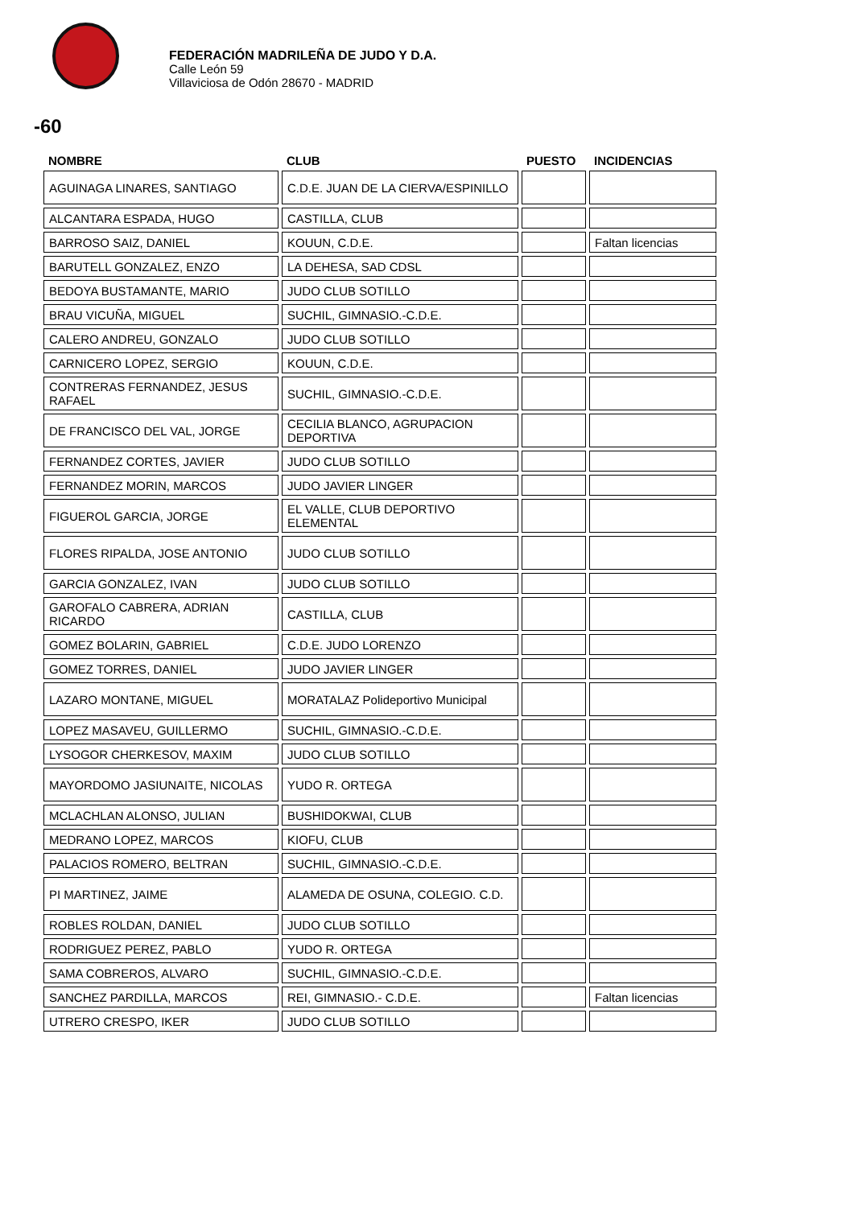FEDERACIÓN MADRILEÑA DE JUDO Y D.A.
Calle León 59
Villaviciosa de Odón 28670 - MADRID
-60
| NOMBRE | CLUB | PUESTO | INCIDENCIAS |
| --- | --- | --- | --- |
| AGUINAGA LINARES, SANTIAGO | C.D.E. JUAN DE LA CIERVA/ESPINILLO | | |
| ALCANTARA ESPADA, HUGO | CASTILLA, CLUB | | |
| BARROSO SAIZ, DANIEL | KOUUN, C.D.E. | | Faltan licencias |
| BARUTELL GONZALEZ, ENZO | LA DEHESA, SAD CDSL | | |
| BEDOYA BUSTAMANTE, MARIO | JUDO CLUB SOTILLO | | |
| BRAU VICUÑA, MIGUEL | SUCHIL, GIMNASIO.-C.D.E. | | |
| CALERO ANDREU, GONZALO | JUDO CLUB SOTILLO | | |
| CARNICERO LOPEZ, SERGIO | KOUUN, C.D.E. | | |
| CONTRERAS FERNANDEZ, JESUS RAFAEL | SUCHIL, GIMNASIO.-C.D.E. | | |
| DE FRANCISCO DEL VAL, JORGE | CECILIA BLANCO, AGRUPACION DEPORTIVA | | |
| FERNANDEZ CORTES, JAVIER | JUDO CLUB SOTILLO | | |
| FERNANDEZ MORIN, MARCOS | JUDO JAVIER LINGER | | |
| FIGUEROL GARCIA, JORGE | EL VALLE, CLUB DEPORTIVO ELEMENTAL | | |
| FLORES RIPALDA, JOSE ANTONIO | JUDO CLUB SOTILLO | | |
| GARCIA GONZALEZ, IVAN | JUDO CLUB SOTILLO | | |
| GAROFALO CABRERA, ADRIAN RICARDO | CASTILLA, CLUB | | |
| GOMEZ BOLARIN, GABRIEL | C.D.E. JUDO LORENZO | | |
| GOMEZ TORRES, DANIEL | JUDO JAVIER LINGER | | |
| LAZARO MONTANE, MIGUEL | MORATALAZ Polideportivo Municipal | | |
| LOPEZ MASAVEU, GUILLERMO | SUCHIL, GIMNASIO.-C.D.E. | | |
| LYSOGOR CHERKESOV, MAXIM | JUDO CLUB SOTILLO | | |
| MAYORDOMO JASIUNAITE, NICOLAS | YUDO R. ORTEGA | | |
| MCLACHLAN ALONSO, JULIAN | BUSHIDOKWAI, CLUB | | |
| MEDRANO LOPEZ, MARCOS | KIOFU, CLUB | | |
| PALACIOS ROMERO, BELTRAN | SUCHIL, GIMNASIO.-C.D.E. | | |
| PI MARTINEZ, JAIME | ALAMEDA DE OSUNA, COLEGIO. C.D. | | |
| ROBLES ROLDAN, DANIEL | JUDO CLUB SOTILLO | | |
| RODRIGUEZ PEREZ, PABLO | YUDO R. ORTEGA | | |
| SAMA COBREROS, ALVARO | SUCHIL, GIMNASIO.-C.D.E. | | |
| SANCHEZ PARDILLA, MARCOS | REI, GIMNASIO.- C.D.E. | | Faltan licencias |
| UTRERO CRESPO, IKER | JUDO CLUB SOTILLO | | |